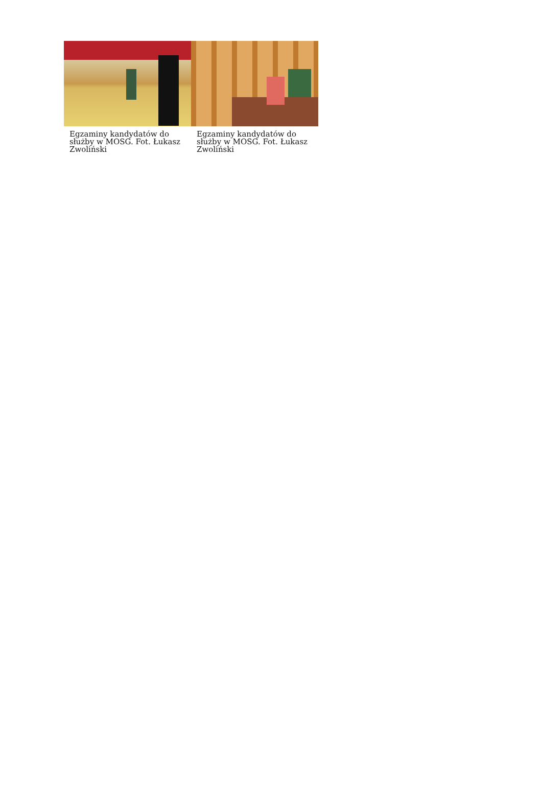Egzaminy kandydatów do służby w MOSG. Fot. Łukasz Zwoliński
Egzaminy kandydatów do służby w MOSG. Fot. Łukasz Zwoliński